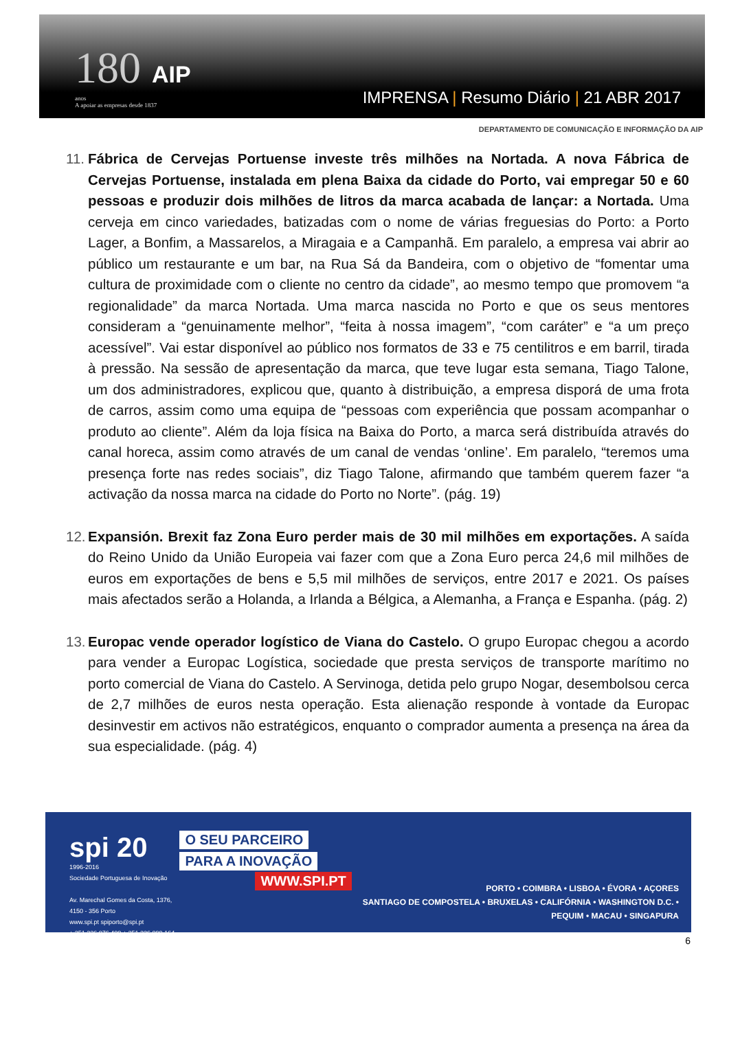180 AIP
anos
A apoiar as empresas desde 1837
IMPRENSA | Resumo Diário | 21 ABR 2017
DEPARTAMENTO DE COMUNICAÇÃO E INFORMAÇÃO DA AIP
11.
Fábrica de Cervejas Portuense investe três milhões na Nortada. A nova Fábrica de Cervejas Portuense, instalada em plena Baixa da cidade do Porto, vai empregar 50 e 60 pessoas e produzir dois milhões de litros da marca acabada de lançar: a Nortada. Uma cerveja em cinco variedades, batizadas com o nome de várias freguesias do Porto: a Porto Lager, a Bonfim, a Massarelos, a Miragaia e a Campanhã. Em paralelo, a empresa vai abrir ao público um restaurante e um bar, na Rua Sá da Bandeira, com o objetivo de “fomentar uma cultura de proximidade com o cliente no centro da cidade”, ao mesmo tempo que promovem “a regionalidade” da marca Nortada. Uma marca nascida no Porto e que os seus mentores consideram a “genuinamente melhor”, “feita à nossa imagem”, “com caráter” e “a um preço acessível”. Vai estar disponível ao público nos formatos de 33 e 75 centilitros e em barril, tirada à pressão. Na sessão de apresentação da marca, que teve lugar esta semana, Tiago Talone, um dos administradores, explicou que, quanto à distribuição, a empresa disporá de uma frota de carros, assim como uma equipa de “pessoas com experiência que possam acompanhar o produto ao cliente”. Além da loja física na Baixa do Porto, a marca será distribuída através do canal horeca, assim como através de um canal de vendas ‘online’. Em paralelo, “teremos uma presença forte nas redes sociais”, diz Tiago Talone, afirmando que também querem fazer “a activação da nossa marca na cidade do Porto no Norte”. (pág. 19)
12.
Expansión. Brexit faz Zona Euro perder mais de 30 mil milhões em exportações. A saída do Reino Unido da União Europeia vai fazer com que a Zona Euro perca 24,6 mil milhões de euros em exportações de bens e 5,5 mil milhões de serviços, entre 2017 e 2021. Os países mais afectados serão a Holanda, a Irlanda a Bélgica, a Alemanha, a França e Espanha. (pág. 2)
13.
Europac vende operador logístico de Viana do Castelo. O grupo Europac chegou a acordo para vender a Europac Logística, sociedade que presta serviços de transporte marítimo no porto comercial de Viana do Castelo. A Servinoga, detida pelo grupo Nogar, desembolsou cerca de 2,7 milhões de euros nesta operação. Esta alienação responde à vontade da Europac desinvestir em activos não estratégicos, enquanto o comprador aumenta a presença na área da sua especialidade. (pág. 4)
spi 20
1996-2016
Sociedade Portuguesa de Inovação
Av. Marechal Gomes da Costa, 1376, 4150 - 356 Porto
www.spi.pt spiporto@spi.pt
+ 351 226 076 400 + 351 226 099 164
O SEU PARCEIRO
PARA A INOVAÇÃO
WWW.SPI.PT
PORTO • COIMBRA • LISBOA • ÉVORA • AÇORES
SANTIAGO DE COMPOSTELA • BRUXELAS • CALIFÓRNIA • WASHINGTON D.C. • PEQUIM • MACAU • SINGAPURA
6